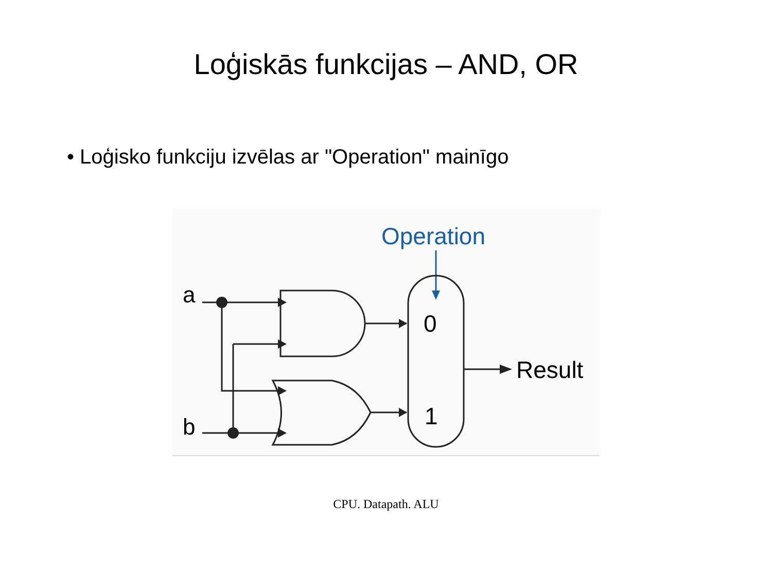Loģiskās funkcijas – AND, OR
• Loģisko funkciju izvēlas ar "Operation" mainīgo
Operation
a
b
0
1
Result
CPU. Datapath. ALU